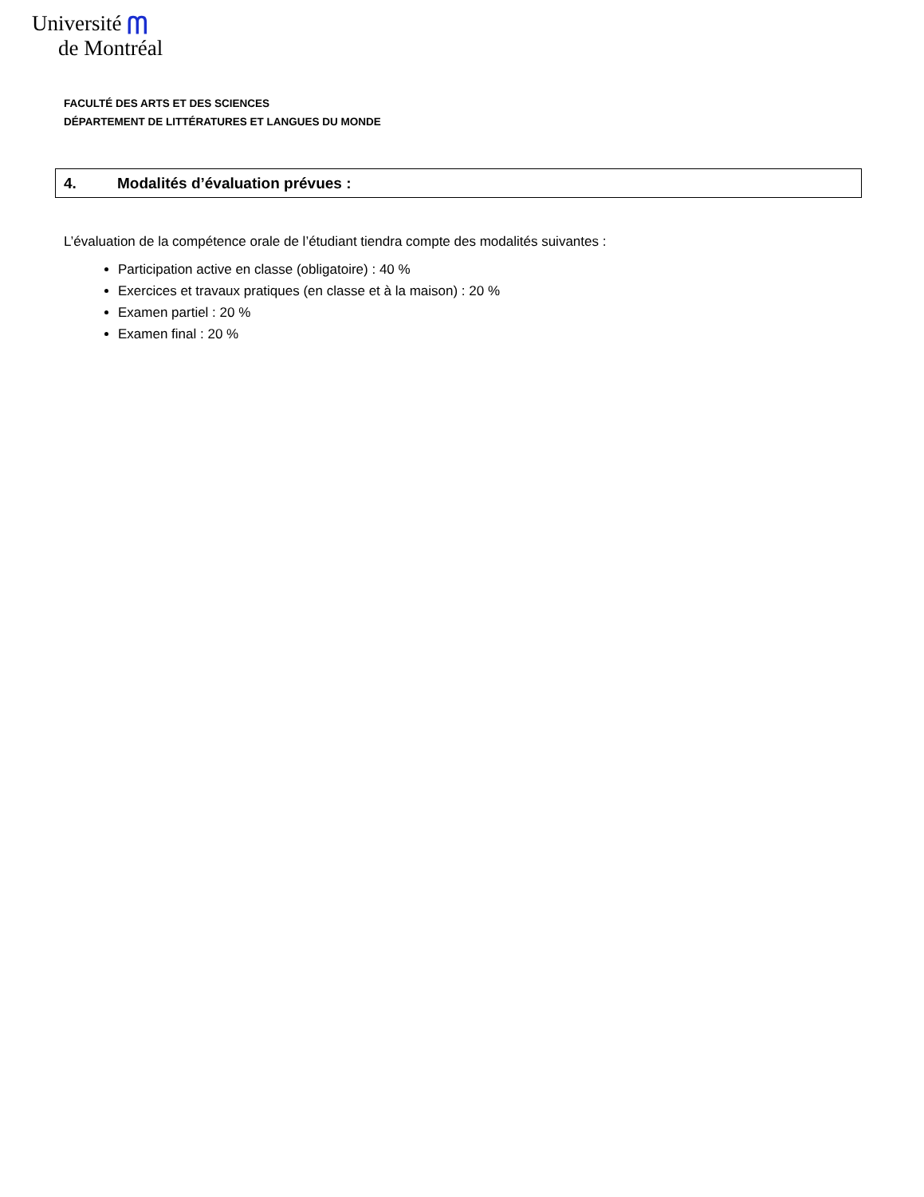Université ᗰ
de Montréal
FACULTÉ DES ARTS ET DES SCIENCES
DÉPARTEMENT DE LITTÉRATURES ET LANGUES DU MONDE
4. Modalités d’évaluation prévues :
L’évaluation de la compétence orale de l’étudiant tiendra compte des modalités suivantes :
Participation active en classe (obligatoire) : 40 %
Exercices et travaux pratiques (en classe et à la maison) : 20 %
Examen partiel : 20 %
Examen final : 20 %